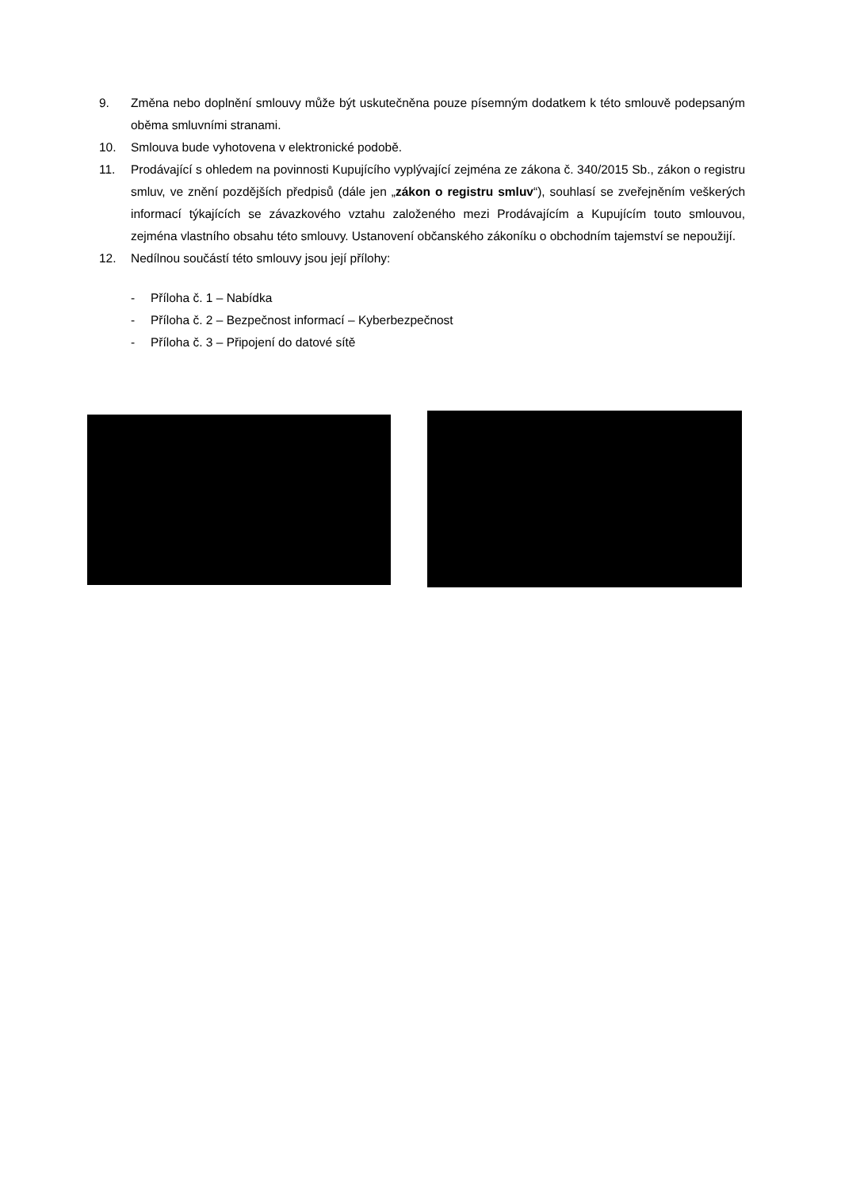9. Změna nebo doplnění smlouvy může být uskutečněna pouze písemným dodatkem k této smlouvě podepsaným oběma smluvními stranami.
10. Smlouva bude vyhotovena v elektronické podobě.
11. Prodávající s ohledem na povinnosti Kupujícího vyplývající zejména ze zákona č. 340/2015 Sb., zákon o registru smluv, ve znění pozdějších předpisů (dále jen „zákon o registru smluv“), souhlasí se zveřejněním veškerých informací týkajících se závazkového vztahu založeného mezi Prodávajícím a Kupujícím touto smlouvou, zejména vlastního obsahu této smlouvy. Ustanovení občanského zákoníku o obchodním tajemství se nepoužijí.
12. Nedílnou součástí této smlouvy jsou její přílohy:
- Příloha č. 1 – Nabídka
- Příloha č. 2 – Bezpečnost informací – Kyberbezpečnost
- Příloha č. 3 – Připojení do datové sítě